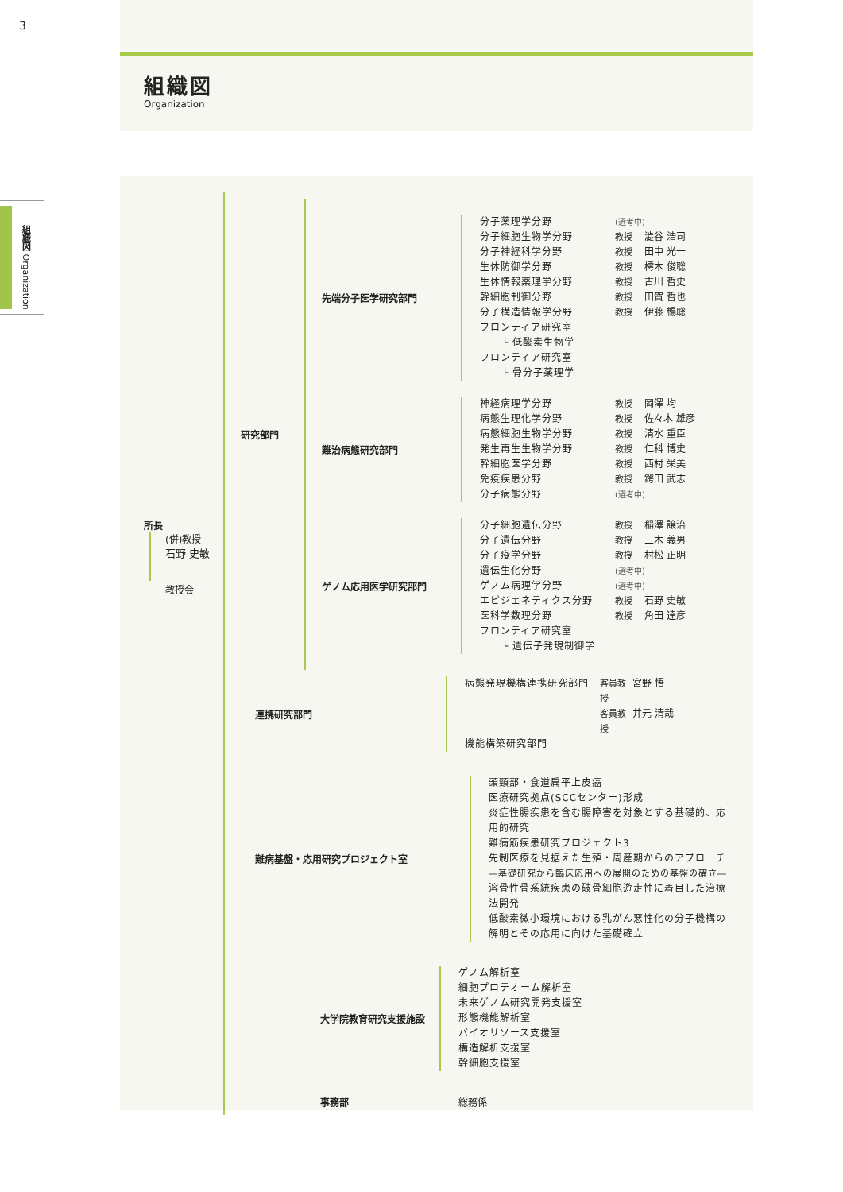3
組織図 Organization
組織図
Organization
所長
(併)教授
石野 史敏
教授会
研究部門
先端分子医学研究部門
分子薬理学分野 (選考中)
分子細胞生物学分野 教授 澁谷 浩司
分子神経科学分野 教授 田中 光一
生体防御学分野 教授 樗木 俊聡
生体情報薬理学分野 教授 古川 哲史
幹細胞制御分野 教授 田賀 哲也
分子構造情報学分野 教授 伊藤 暢聡
フロンティア研究室
└ 低酸素生物学
フロンティア研究室
└ 骨分子薬理学
難治病態研究部門
神経病理学分野 教授 岡澤 均
病態生理化学分野 教授 佐々木 雄彦
病態細胞生物学分野 教授 清水 重臣
発生再生生物学分野 教授 仁科 博史
幹細胞医学分野 教授 西村 栄美
免疫疾患分野 教授 鍔田 武志
分子病態分野 (選考中)
ゲノム応用医学研究部門
分子細胞遺伝分野 教授 稲澤 譲治
分子遺伝分野 教授 三木 義男
分子疫学分野 教授 村松 正明
遺伝生化分野 (選考中)
ゲノム病理学分野 (選考中)
エピジェネティクス分野 教授 石野 史敏
医科学数理分野 教授 角田 達彦
フロンティア研究室
└ 遺伝子発現制御学
連携研究部門
病態発現機構連携研究部門 客員教授 宮野 悟
客員教授 井元 清哉
機能構築研究部門
難病基盤・応用研究プロジェクト室
頭頸部・食道扁平上皮癌
医療研究拠点(SCCセンター)形成
炎症性腸疾患を含む腸障害を対象とする基礎的、応用的研究
難病筋疾患研究プロジェクト3
先制医療を見据えた生殖・周産期からのアプローチ
―基礎研究から臨床応用への展開のための基盤の確立―
溶骨性骨系統疾患の破骨細胞遊走性に着目した治療法開発
低酸素微小環境における乳がん悪性化の分子機構の解明とその応用に向けた基礎確立
大学院教育研究支援施設
ゲノム解析室
細胞プロテオーム解析室
未来ゲノム研究開発支援室
形態機能解析室
バイオリソース支援室
構造解析支援室
幹細胞支援室
事務部 総務係